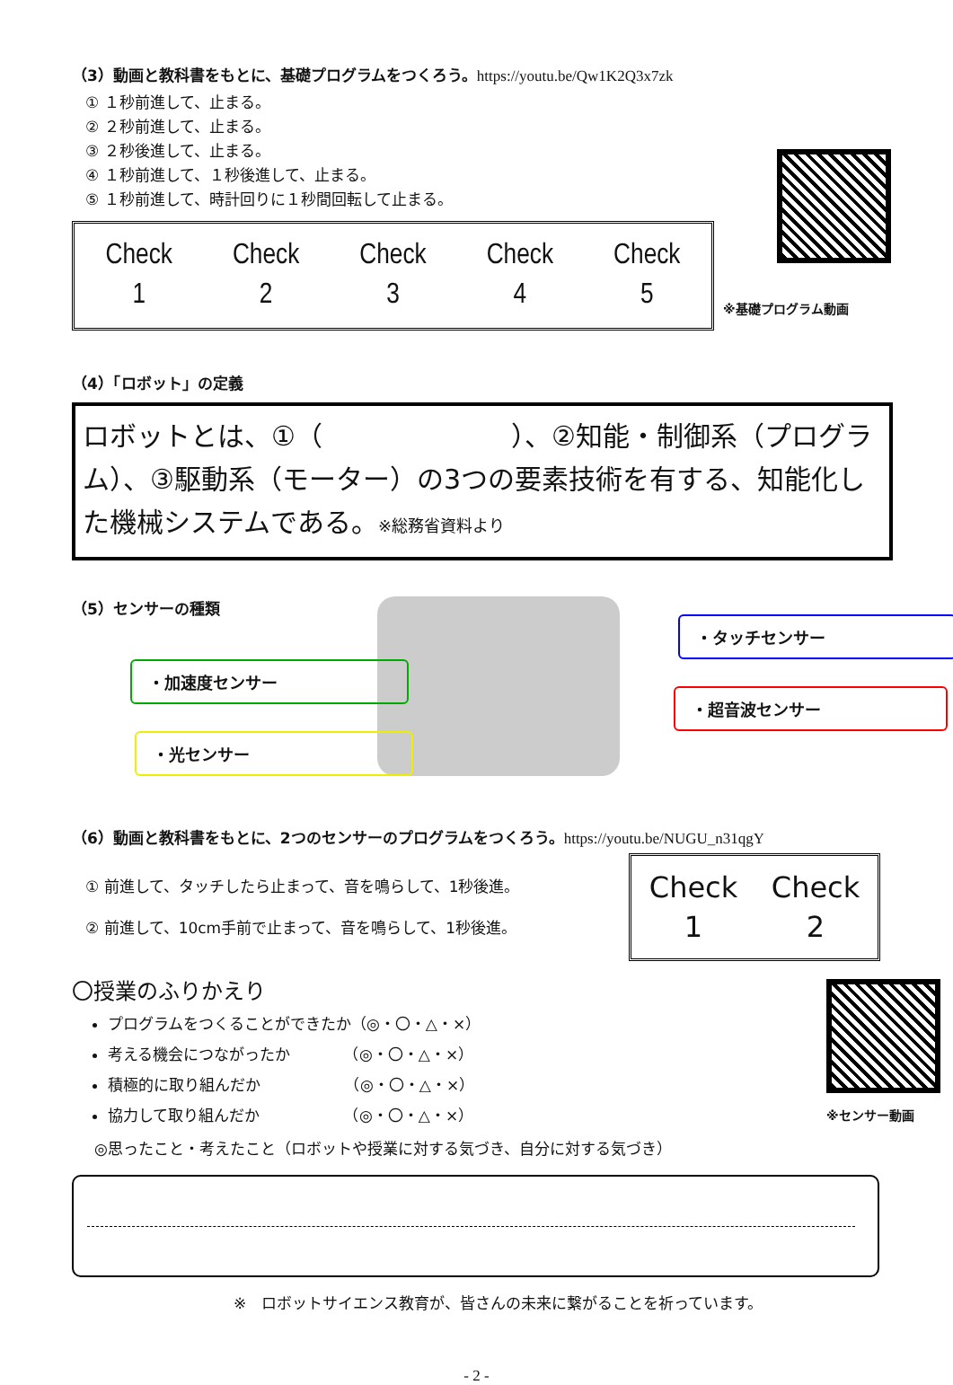（3）動画と教科書をもとに、基礎プログラムをつくろう。https://youtu.be/Qw1K2Q3x7zk
① １秒前進して、止まる。
② ２秒前進して、止まる。
③ ２秒後進して、止まる。
④ １秒前進して、１秒後進して、止まる。
⑤ １秒前進して、時計回りに１秒間回転して止まる。
| Check 1 | Check 2 | Check 3 | Check 4 | Check 5 |
※基礎プログラム動画
（4）「ロボット」の定義
ロボットとは、①（　　　　　　　）、②知能・制御系（プログラム）、③駆動系（モーター）の3つの要素技術を有する、知能化した機械システムである。※総務省資料より
（5）センサーの種類
・加速度センサー
・光センサー
・タッチセンサー
・超音波センサー
（6）動画と教科書をもとに、2つのセンサーのプログラムをつくろう。https://youtu.be/NUGU_n31qgY
① 前進して、タッチしたら止まって、音を鳴らして、1秒後進。
② 前進して、10cm手前で止まって、音を鳴らして、1秒後進。
| Check 1 | Check 2 |
〇授業のふりかえり
プログラムをつくることができたか（◎・〇・△・×）
考える機会につながったか　　　　（◎・〇・△・×）
積極的に取り組んだか　　　　　　（◎・〇・△・×）
協力して取り組んだか　　　　　　（◎・〇・△・×）
※センサー動画
◎思ったこと・考えたこと（ロボットや授業に対する気づき、自分に対する気づき）
※　ロボットサイエンス教育が、皆さんの未来に繋がることを祈っています。
- 2 -